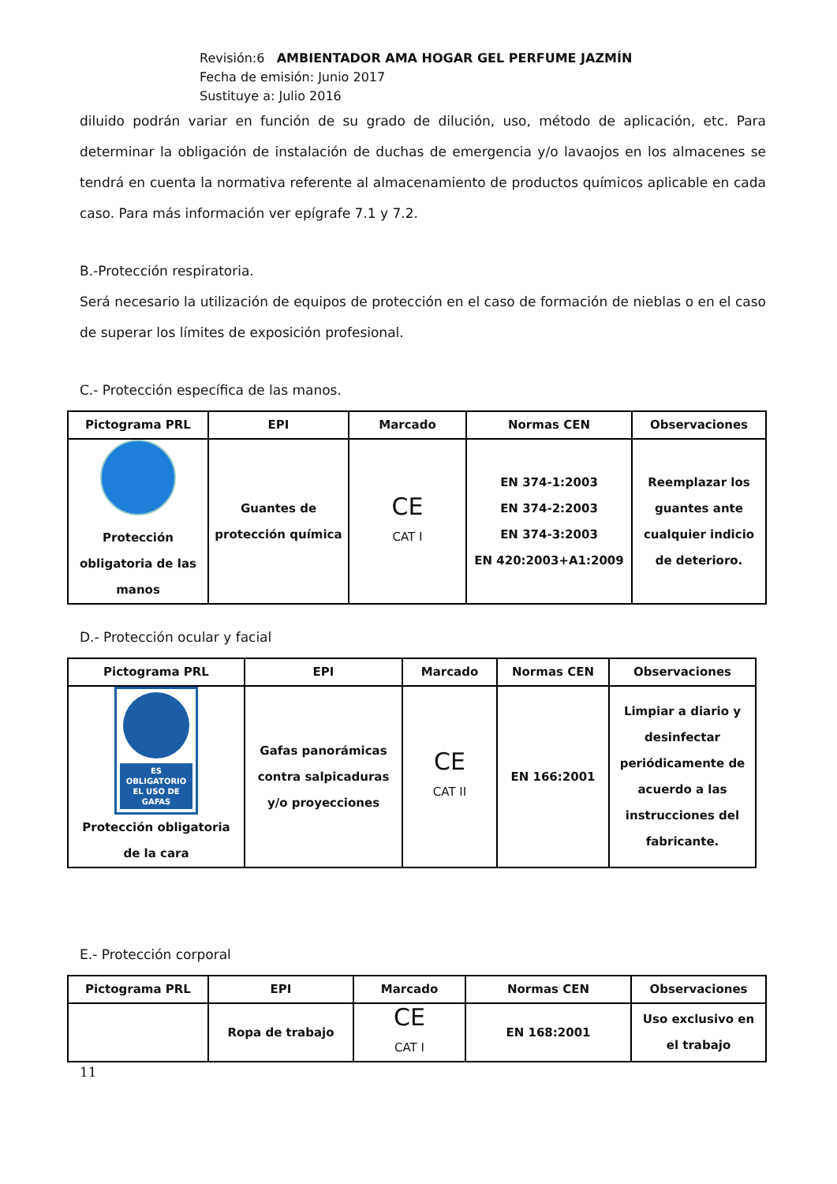Revisión:6 AMBIENTADOR AMA HOGAR GEL PERFUME JAZMÍN
Fecha de emisión: Junio 2017
Sustituye a: Julio 2016
diluido podrán variar en función de su grado de dilución, uso, método de aplicación, etc. Para determinar la obligación de instalación de duchas de emergencia y/o lavaojos en los almacenes se tendrá en cuenta la normativa referente al almacenamiento de productos químicos aplicable en cada caso. Para más información ver epígrafe 7.1 y 7.2.
B.-Protección respiratoria.
Será necesario la utilización de equipos de protección en el caso de formación de nieblas o en el caso de superar los límites de exposición profesional.
C.- Protección específica de las manos.
| Pictograma PRL | EPI | Marcado | Normas CEN | Observaciones |
| --- | --- | --- | --- | --- |
| Protección obligatoria de las manos | Guantes de protección química | CE CAT I | EN 374-1:2003 EN 374-2:2003 EN 374-3:2003 EN 420:2003+A1:2009 | Reemplazar los guantes ante cualquier indicio de deterioro. |
D.- Protección ocular y facial
| Pictograma PRL | EPI | Marcado | Normas CEN | Observaciones |
| --- | --- | --- | --- | --- |
| ES OBLIGATORIO EL USO DE GAFAS Protección obligatoria de la cara | Gafas panorámicas contra salpicaduras y/o proyecciones | CE CAT II | EN 166:2001 | Limpiar a diario y desinfectar periódicamente de acuerdo a las instrucciones del fabricante. |
E.- Protección corporal
| Pictograma PRL | EPI | Marcado | Normas CEN | Observaciones |
| --- | --- | --- | --- | --- |
| | Ropa de trabajo | CE CAT I | EN 168:2001 | Uso exclusivo en el trabajo |
11